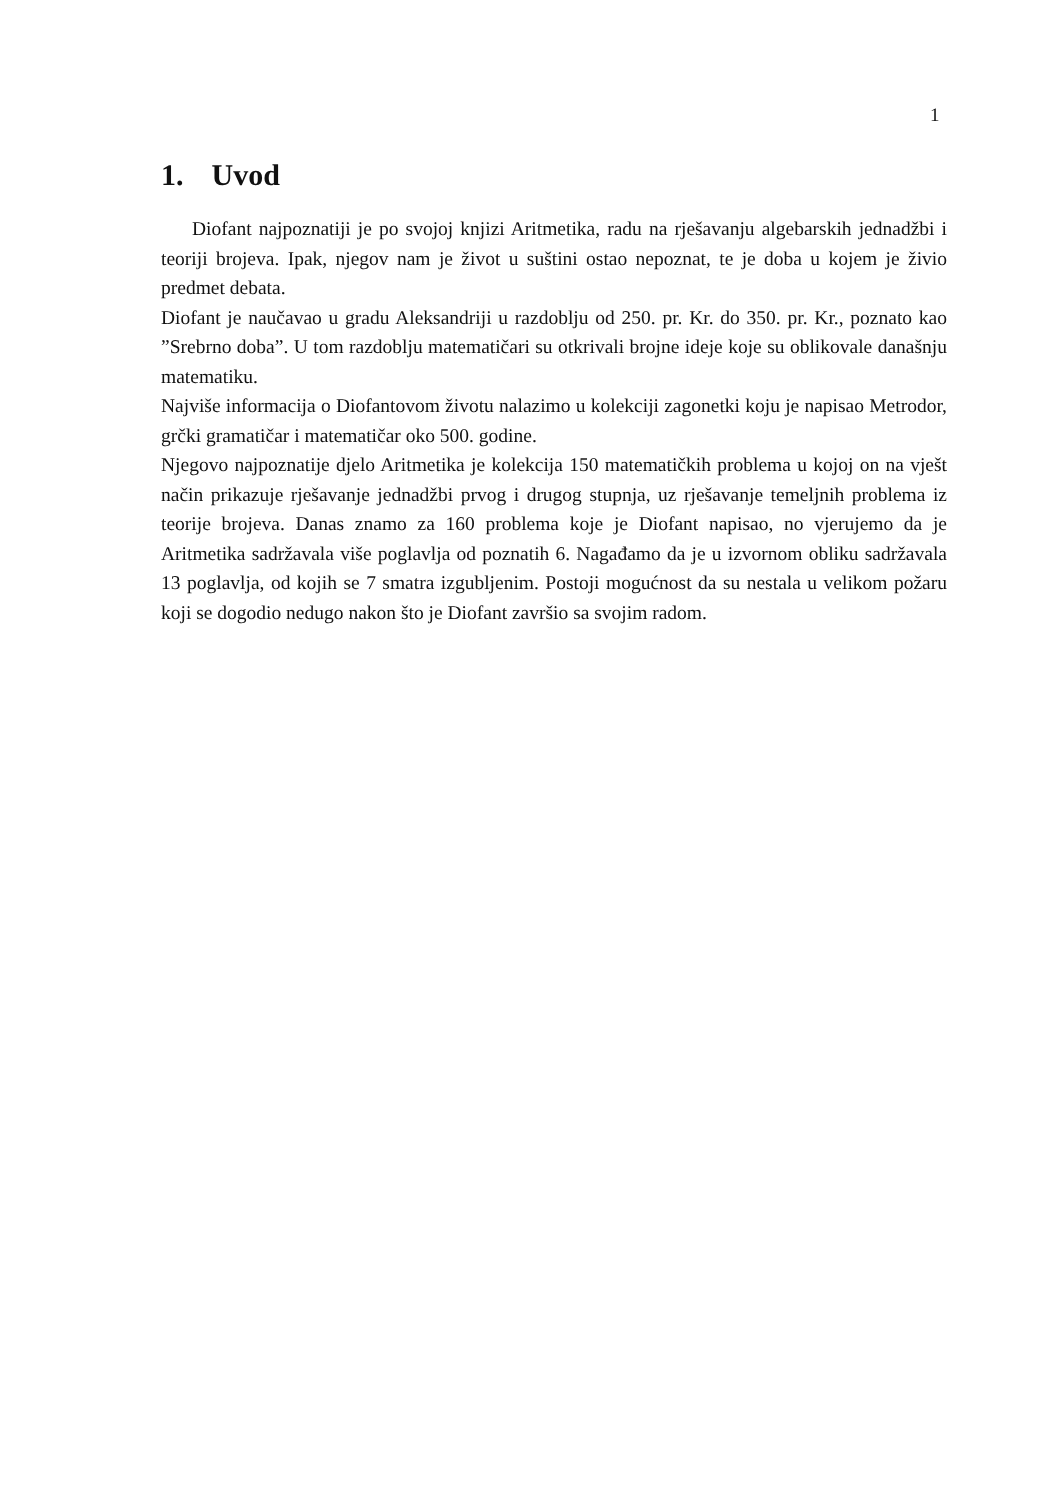1
1. Uvod
Diofant najpoznatiji je po svojoj knjizi Aritmetika, radu na rješavanju algebarskih jednadžbi i teoriji brojeva. Ipak, njegov nam je život u suštini ostao nepoznat, te je doba u kojem je živio predmet debata.
Diofant je naučavao u gradu Aleksandriji u razdoblju od 250. pr. Kr. do 350. pr. Kr., poznato kao ”Srebrno doba”. U tom razdoblju matematičari su otkrivali brojne ideje koje su oblikovale današnju matematiku.
Najviše informacija o Diofantovom životu nalazimo u kolekciji zagonetki koju je napisao Metrodor, grčki gramatičar i matematičar oko 500. godine.
Njegovo najpoznatije djelo Aritmetika je kolekcija 150 matematičkih problema u kojoj on na vješt način prikazuje rješavanje jednadžbi prvog i drugog stupnja, uz rješavanje temeljnih problema iz teorije brojeva. Danas znamo za 160 problema koje je Diofant napisao, no vjerujemo da je Aritmetika sadržavala više poglavlja od poznatih 6. Nagađamo da je u izvornom obliku sadržavala 13 poglavlja, od kojih se 7 smatra izgubljenim. Postoji mogućnost da su nestala u velikom požaru koji se dogodio nedugo nakon što je Diofant završio sa svojim radom.